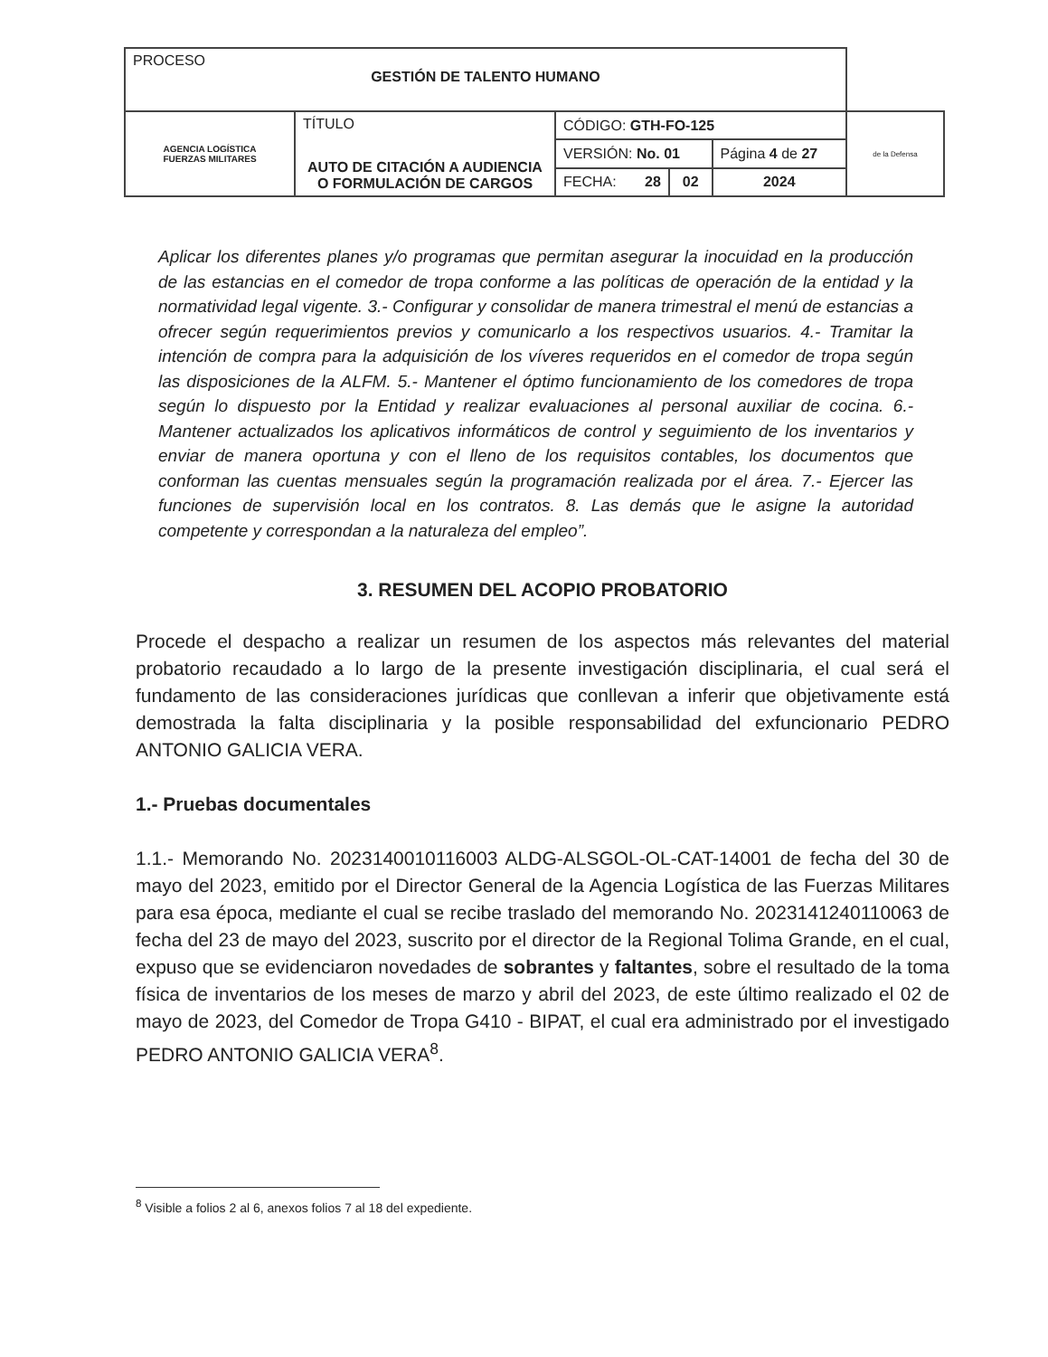| PROCESO GESTIÓN DE TALENTO HUMANO | | | | | |
| AGENCIA LOGÍSTICA FUERZAS MILITARES | TÍTULO AUTO DE CITACIÓN A AUDIENCIA O FORMULACIÓN DE CARGOS | CÓDIGO: GTH-FO-125 | | | de la Defensa |
| | | VERSIÓN: No. 01 | | Página 4 de 27 | |
| | | FECHA: 28 | 02 | 2024 | |
Aplicar los diferentes planes y/o programas que permitan asegurar la inocuidad en la producción de las estancias en el comedor de tropa conforme a las políticas de operación de la entidad y la normatividad legal vigente. 3.- Configurar y consolidar de manera trimestral el menú de estancias a ofrecer según requerimientos previos y comunicarlo a los respectivos usuarios. 4.- Tramitar la intención de compra para la adquisición de los víveres requeridos en el comedor de tropa según las disposiciones de la ALFM. 5.- Mantener el óptimo funcionamiento de los comedores de tropa según lo dispuesto por la Entidad y realizar evaluaciones al personal auxiliar de cocina. 6.- Mantener actualizados los aplicativos informáticos de control y seguimiento de los inventarios y enviar de manera oportuna y con el lleno de los requisitos contables, los documentos que conforman las cuentas mensuales según la programación realizada por el área. 7.- Ejercer las funciones de supervisión local en los contratos. 8. Las demás que le asigne la autoridad competente y correspondan a la naturaleza del empleo”.
3. RESUMEN DEL ACOPIO PROBATORIO
Procede el despacho a realizar un resumen de los aspectos más relevantes del material probatorio recaudado a lo largo de la presente investigación disciplinaria, el cual será el fundamento de las consideraciones jurídicas que conllevan a inferir que objetivamente está demostrada la falta disciplinaria y la posible responsabilidad del exfuncionario PEDRO ANTONIO GALICIA VERA.
1.- Pruebas documentales
1.1.- Memorando No. 2023140010116003 ALDG-ALSGOL-OL-CAT-14001 de fecha del 30 de mayo del 2023, emitido por el Director General de la Agencia Logística de las Fuerzas Militares para esa época, mediante el cual se recibe traslado del memorando No. 2023141240110063 de fecha del 23 de mayo del 2023, suscrito por el director de la Regional Tolima Grande, en el cual, expuso que se evidenciaron novedades de sobrantes y faltantes, sobre el resultado de la toma física de inventarios de los meses de marzo y abril del 2023, de este último realizado el 02 de mayo de 2023, del Comedor de Tropa G410 - BIPAT, el cual era administrado por el investigado PEDRO ANTONIO GALICIA VERA<sup>8</sup>.
<sup>8</sup> Visible a folios 2 al 6, anexos folios 7 al 18 del expediente.